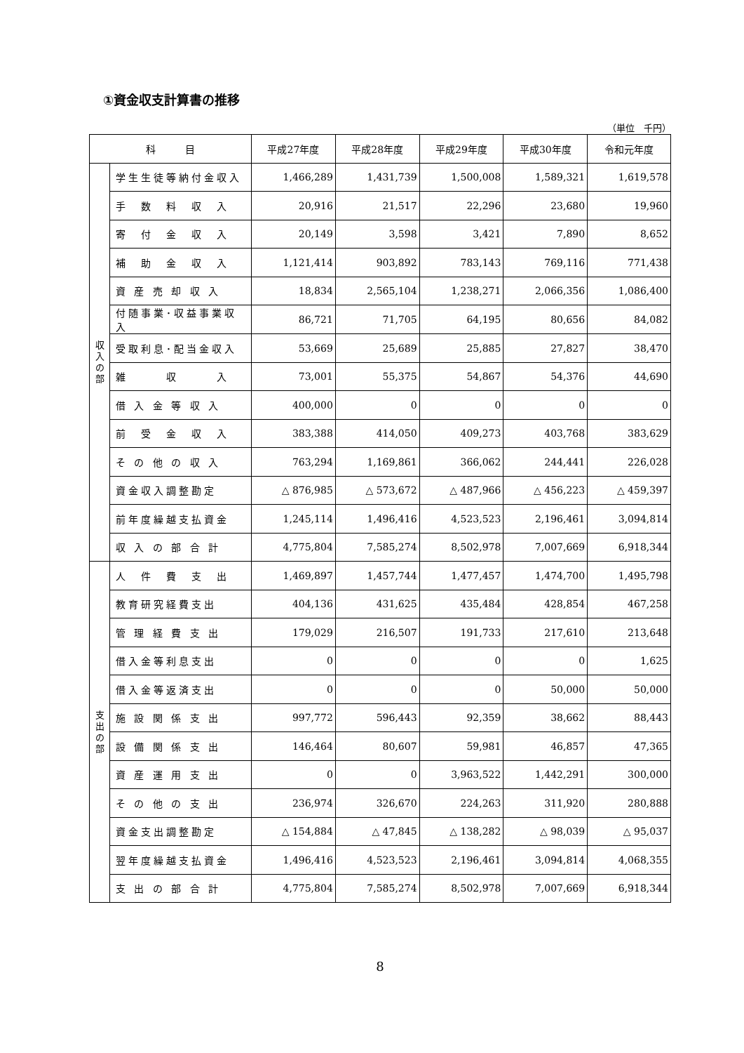①資金収支計算書の推移
（単位　千円）
| 科 目 | | 平成27年度 | 平成28年度 | 平成29年度 | 平成30年度 | 令和元年度 |
| --- | --- | --- | --- | --- | --- | --- |
| 収 入 の 部 | 学生生徒等納付金収入 | 1,466,289 | 1,431,739 | 1,500,008 | 1,589,321 | 1,619,578 |
| | 手 数 料 収 入 | 20,916 | 21,517 | 22,296 | 23,680 | 19,960 |
| | 寄 付 金 収 入 | 20,149 | 3,598 | 3,421 | 7,890 | 8,652 |
| | 補 助 金 収 入 | 1,121,414 | 903,892 | 783,143 | 769,116 | 771,438 |
| | 資 産 売 却 収 入 | 18,834 | 2,565,104 | 1,238,271 | 2,066,356 | 1,086,400 |
| | 付随事業･収益事業収入 | 86,721 | 71,705 | 64,195 | 80,656 | 84,082 |
| | 受取利息･配当金収入 | 53,669 | 25,689 | 25,885 | 27,827 | 38,470 |
| | 雑 収 入 | 73,001 | 55,375 | 54,867 | 54,376 | 44,690 |
| | 借 入 金 等 収 入 | 400,000 | 0 | 0 | 0 | 0 |
| | 前 受 金 収 入 | 383,388 | 414,050 | 409,273 | 403,768 | 383,629 |
| | そ の 他 の 収 入 | 763,294 | 1,169,861 | 366,062 | 244,441 | 226,028 |
| | 資金収入調整勘定 | △ 876,985 | △ 573,672 | △ 487,966 | △ 456,223 | △ 459,397 |
| | 前年度繰越支払資金 | 1,245,114 | 1,496,416 | 4,523,523 | 2,196,461 | 3,094,814 |
| | 収 入 の 部 合 計 | 4,775,804 | 7,585,274 | 8,502,978 | 7,007,669 | 6,918,344 |
| 支 出 の 部 | 人 件 費 支 出 | 1,469,897 | 1,457,744 | 1,477,457 | 1,474,700 | 1,495,798 |
| | 教育研究経費支出 | 404,136 | 431,625 | 435,484 | 428,854 | 467,258 |
| | 管 理 経 費 支 出 | 179,029 | 216,507 | 191,733 | 217,610 | 213,648 |
| | 借入金等利息支出 | 0 | 0 | 0 | 0 | 1,625 |
| | 借入金等返済支出 | 0 | 0 | 0 | 50,000 | 50,000 |
| | 施 設 関 係 支 出 | 997,772 | 596,443 | 92,359 | 38,662 | 88,443 |
| | 設 備 関 係 支 出 | 146,464 | 80,607 | 59,981 | 46,857 | 47,365 |
| | 資 産 運 用 支 出 | 0 | 0 | 3,963,522 | 1,442,291 | 300,000 |
| | そ の 他 の 支 出 | 236,974 | 326,670 | 224,263 | 311,920 | 280,888 |
| | 資金支出調整勘定 | △ 154,884 | △ 47,845 | △ 138,282 | △ 98,039 | △ 95,037 |
| | 翌年度繰越支払資金 | 1,496,416 | 4,523,523 | 2,196,461 | 3,094,814 | 4,068,355 |
| | 支 出 の 部 合 計 | 4,775,804 | 7,585,274 | 8,502,978 | 7,007,669 | 6,918,344 |
8